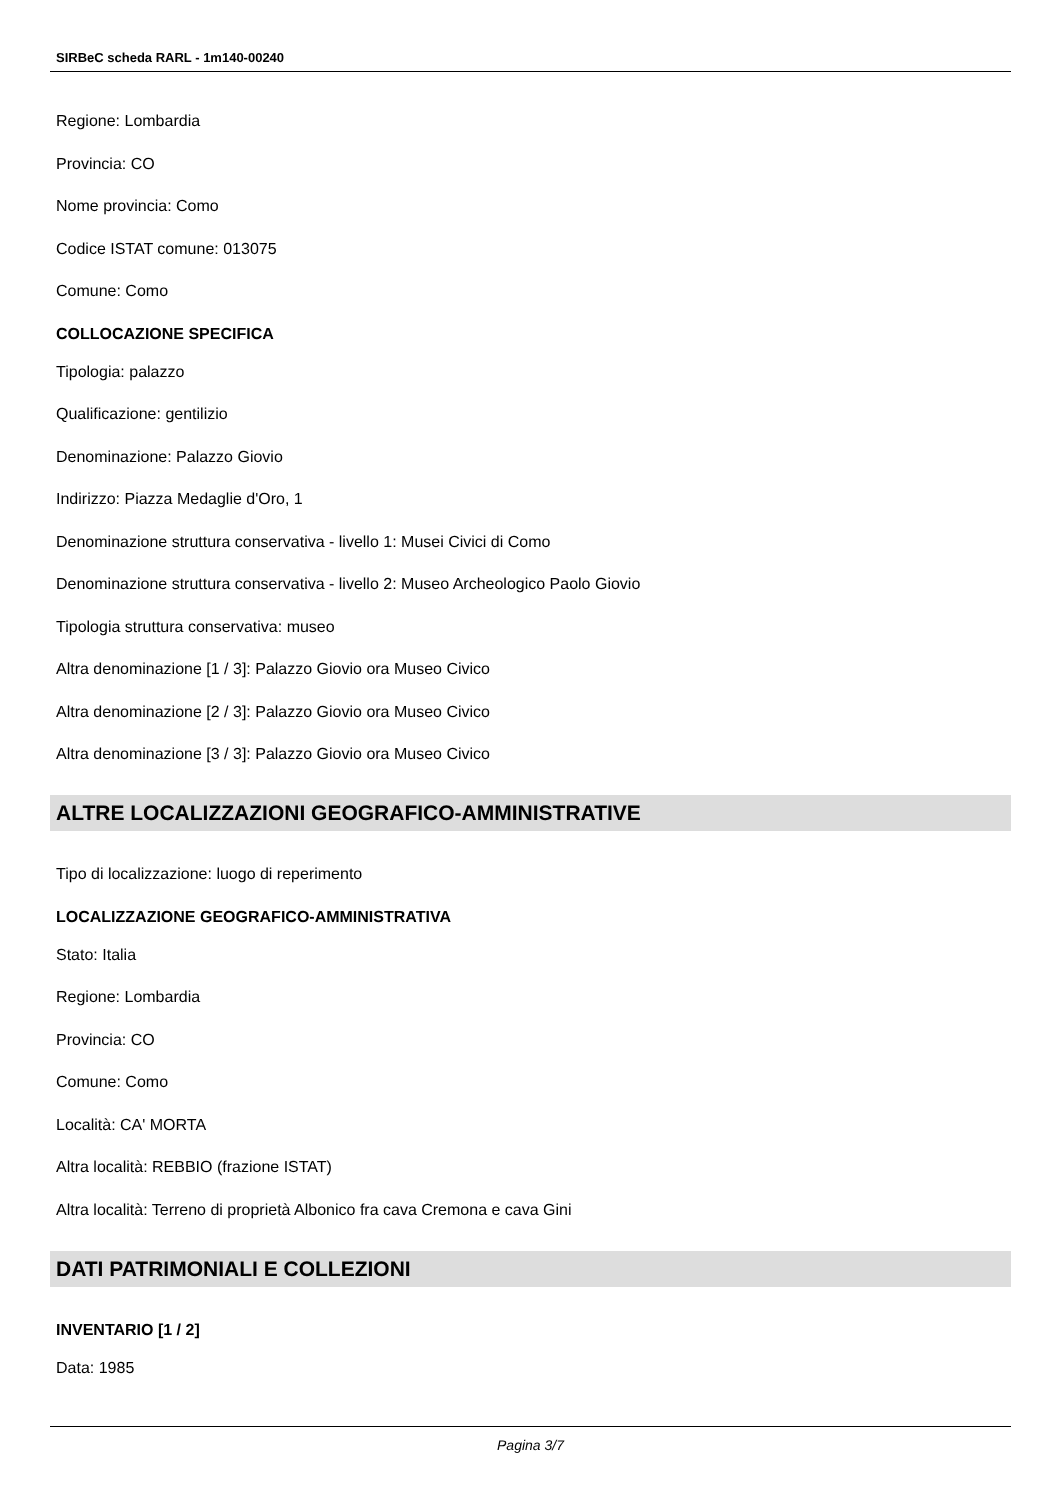SIRBeC scheda RARL - 1m140-00240
Regione: Lombardia
Provincia: CO
Nome provincia: Como
Codice ISTAT comune: 013075
Comune: Como
COLLOCAZIONE SPECIFICA
Tipologia: palazzo
Qualificazione: gentilizio
Denominazione: Palazzo Giovio
Indirizzo: Piazza Medaglie d'Oro, 1
Denominazione struttura conservativa - livello 1: Musei Civici di Como
Denominazione struttura conservativa - livello 2: Museo Archeologico Paolo Giovio
Tipologia struttura conservativa: museo
Altra denominazione [1 / 3]: Palazzo Giovio ora Museo Civico
Altra denominazione [2 / 3]: Palazzo Giovio ora Museo Civico
Altra denominazione [3 / 3]: Palazzo Giovio ora Museo Civico
ALTRE LOCALIZZAZIONI GEOGRAFICO-AMMINISTRATIVE
Tipo di localizzazione: luogo di reperimento
LOCALIZZAZIONE GEOGRAFICO-AMMINISTRATIVA
Stato: Italia
Regione: Lombardia
Provincia: CO
Comune: Como
Località: CA' MORTA
Altra località: REBBIO (frazione ISTAT)
Altra località: Terreno di proprietà Albonico fra cava Cremona e cava Gini
DATI PATRIMONIALI E COLLEZIONI
INVENTARIO [1 / 2]
Data: 1985
Pagina 3/7